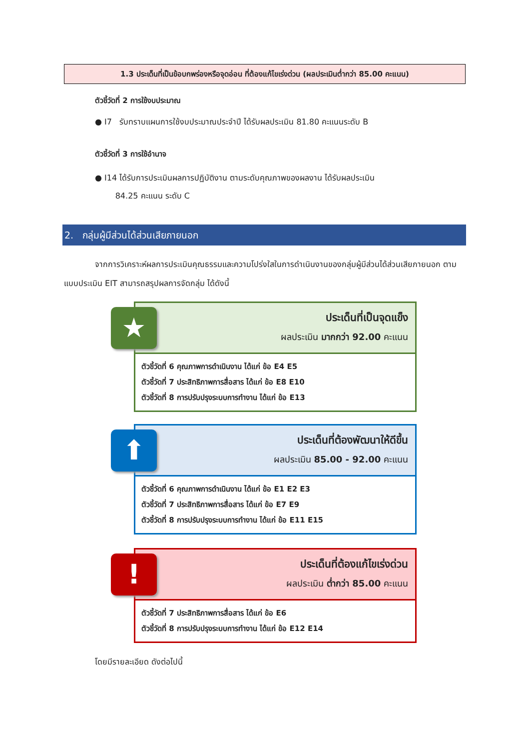1.3 ประเด็นที่เป็นข้อบกพร่องหรือจุดอ่อน ที่ต้องแก้ไขเร่งด่วน (ผลประเมินต่ำกว่า 85.00 คะแนน)
ตัวชี้วัดที่ 2 การใช้งบประมาณ
● I7 รับทราบแผนการใช้งบประมาณประจำปี ได้รับผลประเมิน 81.80 คะแนนระดับ B
ตัวชี้วัดที่ 3 การใช้อำนาจ
● I14 ได้รับการประเมินผลการปฏิบัติงาน ตามระดับคุณภาพของผลงาน ได้รับผลประเมิน
84.25 คะแนน ระดับ C
2. กลุ่มผู้มีส่วนได้ส่วนเสียภายนอก
จากการวิเคราะห์ผลการประเมินคุณธรรมและความโปร่งใสในการดำเนินงานของกลุ่มผู้มีส่วนได้ส่วนเสียภายนอก ตามแบบประเมิน EIT สามารถสรุปผลการจัดกลุ่ม ได้ดังนี้
ประเด็นที่เป็นจุดแข็ง
ผลประเมิน มากกว่า 92.00 คะแนน
ตัวชี้วัดที่ 6 คุณภาพการดำเนินงาน ได้แก่ ข้อ E4 E5
ตัวชี้วัดที่ 7 ประสิทธิภาพการสื่อสาร ได้แก่ ข้อ E8 E10
ตัวชี้วัดที่ 8 การปรับปรุงระบบการทำงาน ได้แก่ ข้อ E13
★
ประเด็นที่ต้องพัฒนาให้ดีขึ้น
ผลประเมิน 85.00 - 92.00 คะแนน
ตัวชี้วัดที่ 6 คุณภาพการดำเนินงาน ได้แก่ ข้อ E1 E2 E3
ตัวชี้วัดที่ 7 ประสิทธิภาพการสื่อสาร ได้แก่ ข้อ E7 E9
ตัวชี้วัดที่ 8 การปรับปรุงระบบการทำงาน ได้แก่ ข้อ E11 E15
⬆
ประเด็นที่ต้องแก้ไขเร่งด่วน
ผลประเมิน ต่ำกว่า 85.00 คะแนน
ตัวชี้วัดที่ 7 ประสิทธิภาพการสื่อสาร ได้แก่ ข้อ E6
ตัวชี้วัดที่ 8 การปรับปรุงระบบการทำงาน ได้แก่ ข้อ E12 E14
!
โดยมีรายละเอียด ดังต่อไปนี้